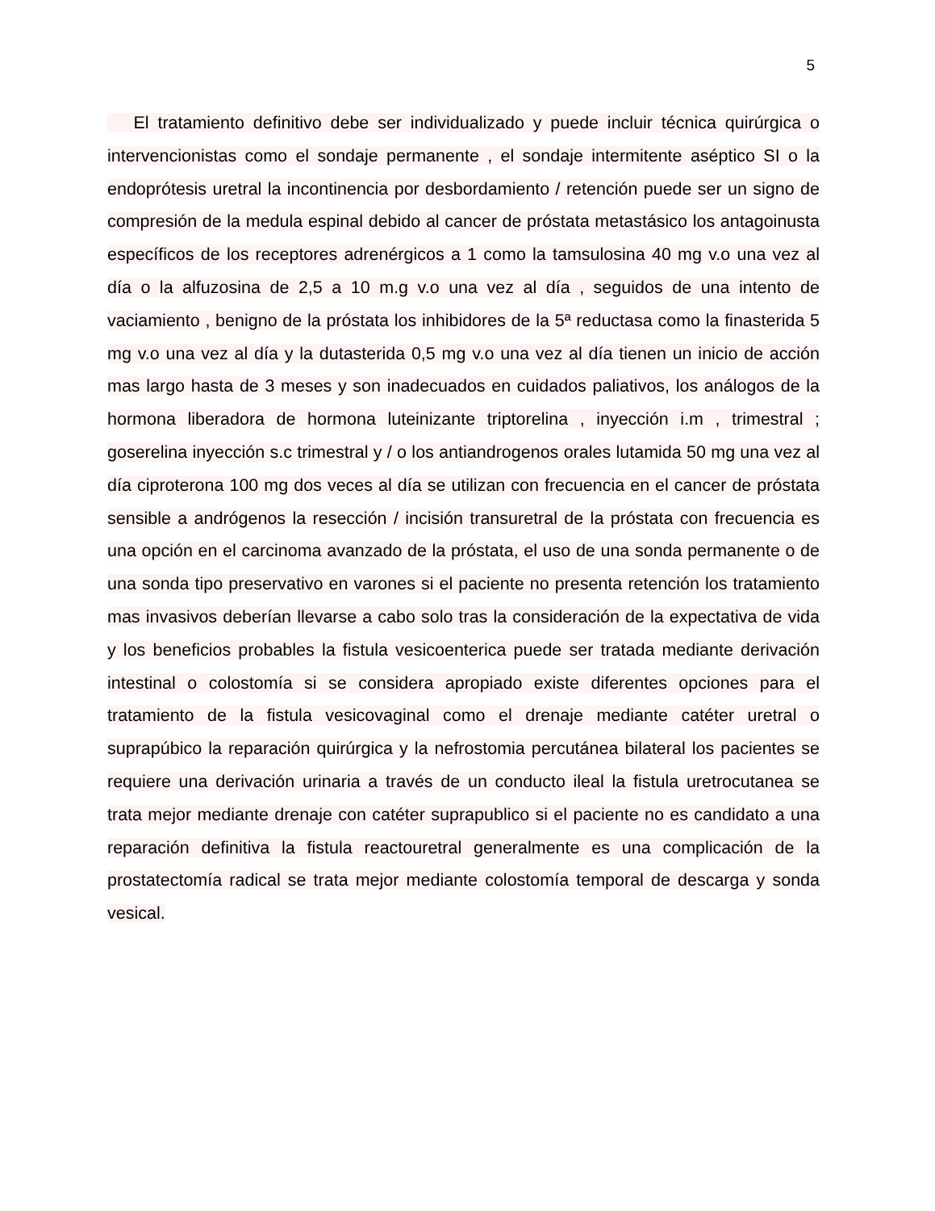5
El tratamiento definitivo debe ser individualizado y puede incluir técnica quirúrgica o intervencionistas como el sondaje permanente , el sondaje intermitente aséptico SI o la endoprótesis uretral la incontinencia por desbordamiento / retención puede ser un signo de compresión de la medula espinal debido al cancer de próstata metastásico los antagoinusta específicos de los receptores adrenérgicos a 1 como la tamsulosina 40 mg v.o una vez al día o la alfuzosina de 2,5 a 10 m.g v.o una vez al día , seguidos de una intento de vaciamiento , benigno de la próstata los inhibidores de la 5ª reductasa como la finasterida 5 mg v.o una vez al día y la dutasterida 0,5 mg v.o una vez al día tienen un inicio de acción mas largo hasta de 3 meses y son inadecuados en cuidados paliativos, los análogos de la hormona liberadora de hormona luteinizante triptorelina , inyección i.m , trimestral ; goserelina inyección s.c trimestral y / o los antiandrogenos orales lutamida 50 mg una vez al día ciproterona 100 mg dos veces al día se utilizan con frecuencia en el cancer de próstata sensible a andrógenos la resección / incisión transuretral de la próstata con frecuencia es una opción en el carcinoma avanzado de la próstata, el uso de una sonda permanente o de una sonda tipo preservativo en varones si el paciente no presenta retención los tratamiento mas invasivos deberían llevarse a cabo solo tras la consideración de la expectativa de vida y los beneficios probables la fistula vesicoenterica puede ser tratada mediante derivación intestinal o colostomía si se considera apropiado existe diferentes opciones para el tratamiento de la fistula vesicovaginal como el drenaje mediante catéter uretral o suprapúbico la reparación quirúrgica y la nefrostomia percutánea bilateral los pacientes se requiere una derivación urinaria a través de un conducto ileal la fistula uretrocutanea se trata mejor mediante drenaje con catéter suprapublico si el paciente no es candidato a una reparación definitiva la fistula reactouretral generalmente es una complicación de la prostatectomía radical se trata mejor mediante colostomía temporal de descarga y sonda vesical.